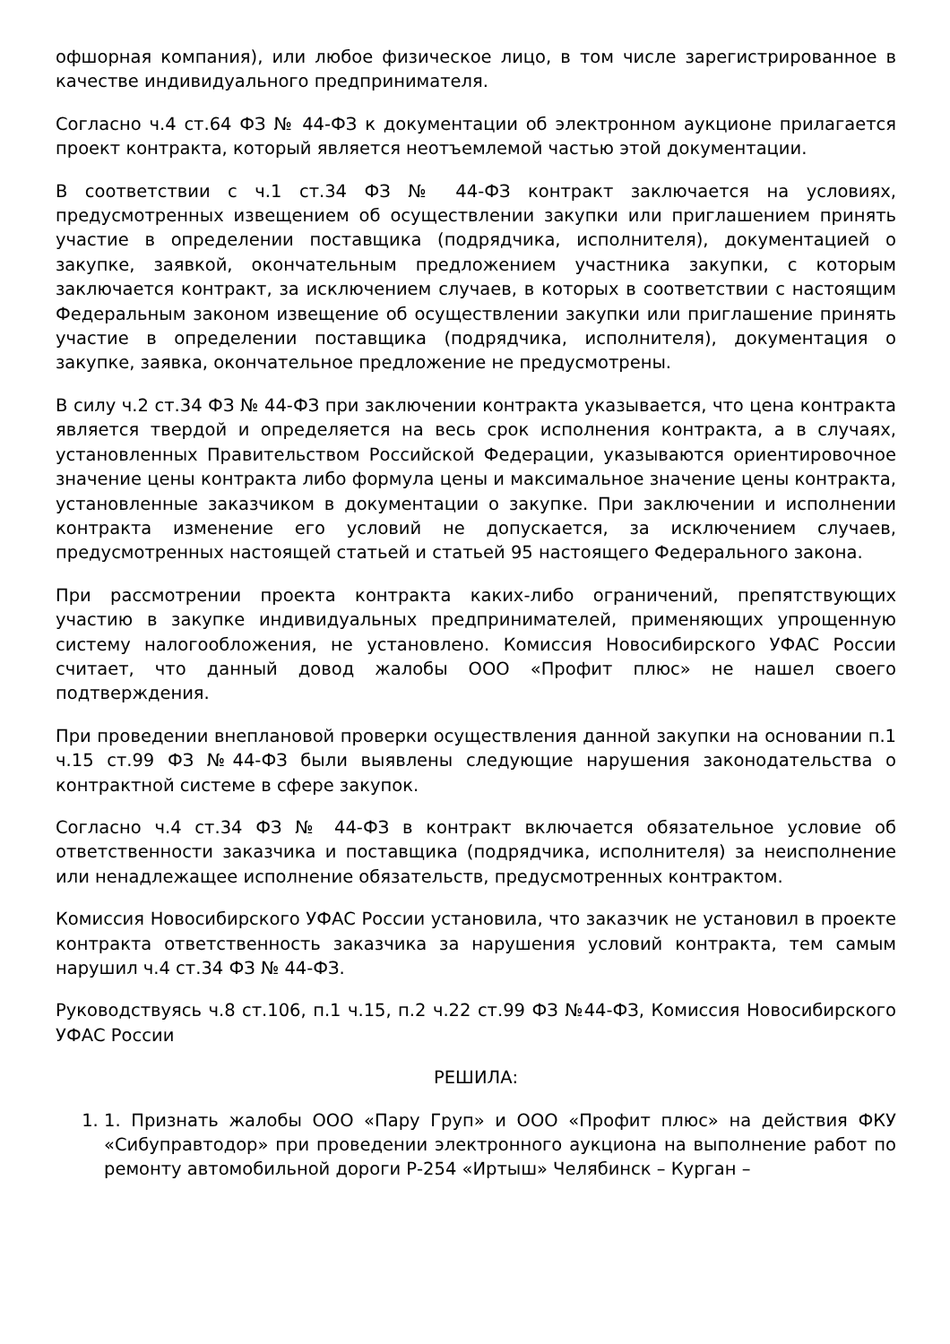офшорная компания), или любое физическое лицо, в том числе зарегистрированное в качестве индивидуального предпринимателя.
Согласно ч.4 ст.64 ФЗ № 44-ФЗ к документации об электронном аукционе прилагается проект контракта, который является неотъемлемой частью этой документации.
В соответствии с ч.1 ст.34 ФЗ № 44-ФЗ контракт заключается на условиях, предусмотренных извещением об осуществлении закупки или приглашением принять участие в определении поставщика (подрядчика, исполнителя), документацией о закупке, заявкой, окончательным предложением участника закупки, с которым заключается контракт, за исключением случаев, в которых в соответствии с настоящим Федеральным законом извещение об осуществлении закупки или приглашение принять участие в определении поставщика (подрядчика, исполнителя), документация о закупке, заявка, окончательное предложение не предусмотрены.
В силу ч.2 ст.34 ФЗ № 44-ФЗ при заключении контракта указывается, что цена контракта является твердой и определяется на весь срок исполнения контракта, а в случаях, установленных Правительством Российской Федерации, указываются ориентировочное значение цены контракта либо формула цены и максимальное значение цены контракта, установленные заказчиком в документации о закупке. При заключении и исполнении контракта изменение его условий не допускается, за исключением случаев, предусмотренных настоящей статьей и статьей 95 настоящего Федерального закона.
При рассмотрении проекта контракта каких-либо ограничений, препятствующих участию в закупке индивидуальных предпринимателей, применяющих упрощенную систему налогообложения, не установлено. Комиссия Новосибирского УФАС России считает, что данный довод жалобы ООО «Профит плюс» не нашел своего подтверждения.
При проведении внеплановой проверки осуществления данной закупки на основании п.1 ч.15 ст.99 ФЗ №44-ФЗ были выявлены следующие нарушения законодательства о контрактной системе в сфере закупок.
Согласно ч.4 ст.34 ФЗ № 44-ФЗ в контракт включается обязательное условие об ответственности заказчика и поставщика (подрядчика, исполнителя) за неисполнение или ненадлежащее исполнение обязательств, предусмотренных контрактом.
Комиссия Новосибирского УФАС России установила, что заказчик не установил в проекте контракта ответственность заказчика за нарушения условий контракта, тем самым нарушил ч.4 ст.34 ФЗ № 44-ФЗ.
Руководствуясь ч.8 ст.106, п.1 ч.15, п.2 ч.22 ст.99 ФЗ №44-ФЗ, Комиссия Новосибирского УФАС России
РЕШИЛА:
1. 1. Признать жалобы ООО «Пару Груп» и ООО «Профит плюс» на действия ФКУ «Сибуправтодор» при проведении электронного аукциона на выполнение работ по ремонту автомобильной дороги Р-254 «Иртыш» Челябинск – Курган –